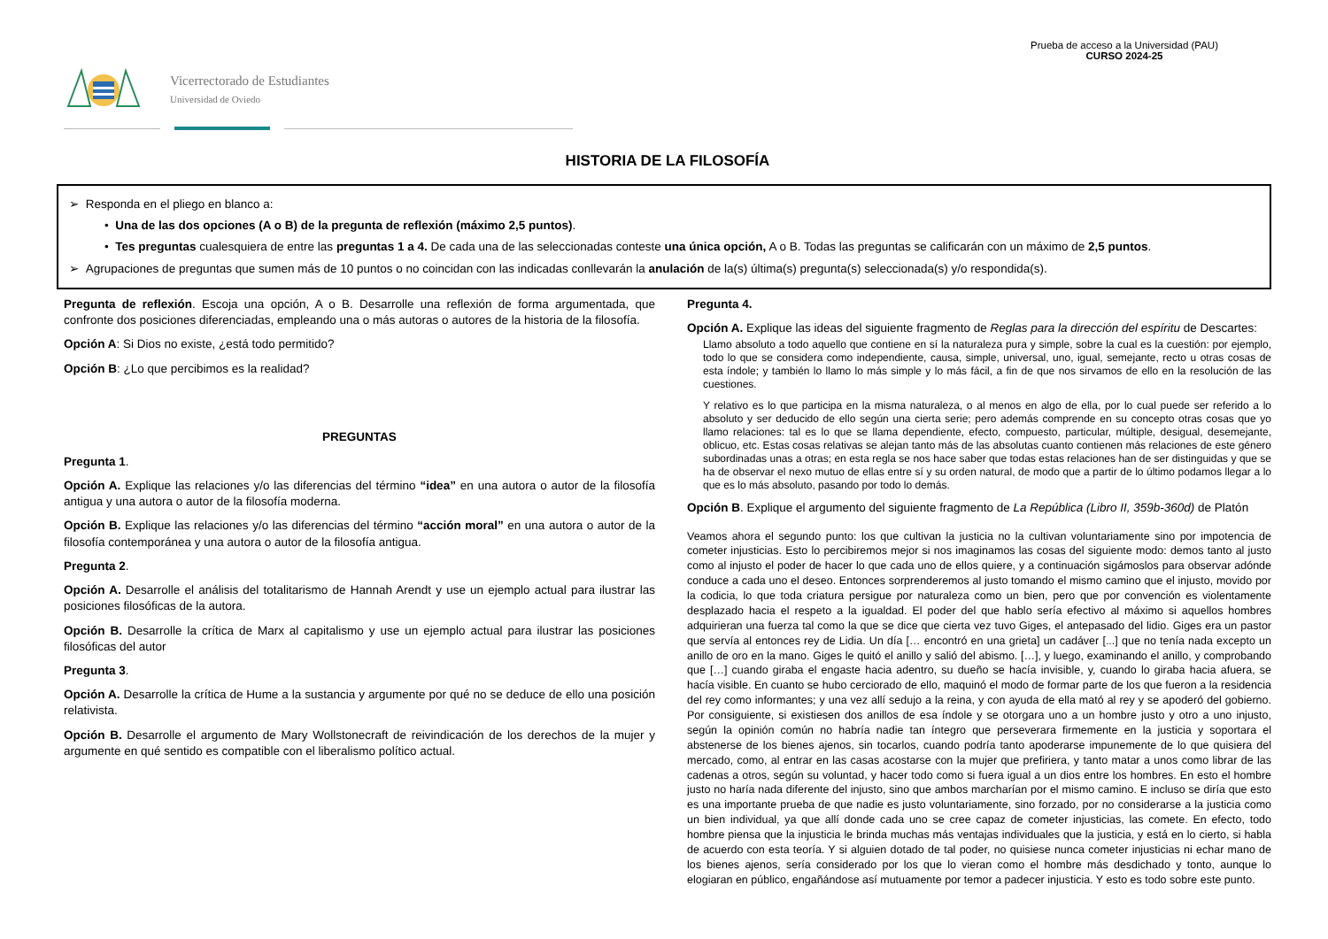Vicerrectorado de Estudiantes
Universidad de Oviedo
Prueba de acceso a la Universidad (PAU)
CURSO 2024-25
HISTORIA DE LA FILOSOFÍA
➢ Responda en el pliego en blanco a:
• Una de las dos opciones (A o B) de la pregunta de reflexión (máximo 2,5 puntos).
• Tes preguntas cualesquiera de entre las preguntas 1 a 4. De cada una de las seleccionadas conteste una única opción, A o B. Todas las preguntas se calificarán con un máximo de 2,5 puntos.
➢ Agrupaciones de preguntas que sumen más de 10 puntos o no coincidan con las indicadas conllevarán la anulación de la(s) última(s) pregunta(s) seleccionada(s) y/o respondida(s).
Pregunta de reflexión. Escoja una opción, A o B. Desarrolle una reflexión de forma argumentada, que confronte dos posiciones diferenciadas, empleando una o más autoras o autores de la historia de la filosofía.
Opción A: Si Dios no existe, ¿está todo permitido?
Opción B: ¿Lo que percibimos es la realidad?
PREGUNTAS
Pregunta 1.
Opción A. Explique las relaciones y/o las diferencias del término “idea” en una autora o autor de la filosofía antigua y una autora o autor de la filosofía moderna.
Opción B. Explique las relaciones y/o las diferencias del término “acción moral” en una autora o autor de la filosofía contemporánea y una autora o autor de la filosofía antigua.
Pregunta 2.
Opción A. Desarrolle el análisis del totalitarismo de Hannah Arendt y use un ejemplo actual para ilustrar las posiciones filosóficas de la autora.
Opción B. Desarrolle la crítica de Marx al capitalismo y use un ejemplo actual para ilustrar las posiciones filosóficas del autor
Pregunta 3.
Opción A. Desarrolle la crítica de Hume a la sustancia y argumente por qué no se deduce de ello una posición relativista.
Opción B. Desarrolle el argumento de Mary Wollstonecraft de reivindicación de los derechos de la mujer y argumente en qué sentido es compatible con el liberalismo político actual.
Pregunta 4.
Opción A. Explique las ideas del siguiente fragmento de Reglas para la dirección del espíritu de Descartes:
Llamo absoluto a todo aquello que contiene en sí la naturaleza pura y simple, sobre la cual es la cuestión: por ejemplo, todo lo que se considera como independiente, causa, simple, universal, uno, igual, semejante, recto u otras cosas de esta índole; y también lo llamo lo más simple y lo más fácil, a fin de que nos sirvamos de ello en la resolución de las cuestiones.
Y relativo es lo que participa en la misma naturaleza, o al menos en algo de ella, por lo cual puede ser referido a lo absoluto y ser deducido de ello según una cierta serie; pero además comprende en su concepto otras cosas que yo llamo relaciones: tal es lo que se llama dependiente, efecto, compuesto, particular, múltiple, desigual, desemejante, oblicuo, etc. Estas cosas relativas se alejan tanto más de las absolutas cuanto contienen más relaciones de este género subordinadas unas a otras; en esta regla se nos hace saber que todas estas relaciones han de ser distinguidas y que se ha de observar el nexo mutuo de ellas entre sí y su orden natural, de modo que a partir de lo último podamos llegar a lo que es lo más absoluto, pasando por todo lo demás.
Opción B. Explique el argumento del siguiente fragmento de La República (Libro II, 359b-360d) de Platón
Veamos ahora el segundo punto: los que cultivan la justicia no la cultivan voluntariamente sino por impotencia de cometer injusticias. Esto lo percibiremos mejor si nos imaginamos las cosas del siguiente modo: demos tanto al justo como al injusto el poder de hacer lo que cada uno de ellos quiere, y a continuación sigámoslos para observar adónde conduce a cada uno el deseo. Entonces sorprenderemos al justo tomando el mismo camino que el injusto, movido por la codicia, lo que toda criatura persigue por naturaleza como un bien, pero que por convención es violentamente desplazado hacia el respeto a la igualdad. El poder del que hablo sería efectivo al máximo si aquellos hombres adquirieran una fuerza tal como la que se dice que cierta vez tuvo Giges, el antepasado del lidio. Giges era un pastor que servía al entonces rey de Lidia. Un día [… encontró en una grieta] un cadáver [...] que no tenía nada excepto un anillo de oro en la mano. Giges le quitó el anillo y salió del abismo. […], y luego, examinando el anillo, y comprobando que […] cuando giraba el engaste hacia adentro, su dueño se hacía invisible, y, cuando lo giraba hacia afuera, se hacía visible. En cuanto se hubo cerciorado de ello, maquinó el modo de formar parte de los que fueron a la residencia del rey como informantes; y una vez allí sedujo a la reina, y con ayuda de ella mató al rey y se apoderó del gobierno. Por consiguiente, si existiesen dos anillos de esa índole y se otorgara uno a un hombre justo y otro a uno injusto, según la opinión común no habría nadie tan íntegro que perseverara firmemente en la justicia y soportara el abstenerse de los bienes ajenos, sin tocarlos, cuando podría tanto apoderarse impunemente de lo que quisiera del mercado, como, al entrar en las casas acostarse con la mujer que prefiriera, y tanto matar a unos como librar de las cadenas a otros, según su voluntad, y hacer todo como si fuera igual a un dios entre los hombres. En esto el hombre justo no haría nada diferente del injusto, sino que ambos marcharían por el mismo camino. E incluso se diría que esto es una importante prueba de que nadie es justo voluntariamente, sino forzado, por no considerarse a la justicia como un bien individual, ya que allí donde cada uno se cree capaz de cometer injusticias, las comete. En efecto, todo hombre piensa que la injusticia le brinda muchas más ventajas individuales que la justicia, y está en lo cierto, si habla de acuerdo con esta teoría. Y si alguien dotado de tal poder, no quisiese nunca cometer injusticias ni echar mano de los bienes ajenos, sería considerado por los que lo vieran como el hombre más desdichado y tonto, aunque lo elogiaran en público, engañándose así mutuamente por temor a padecer injusticia. Y esto es todo sobre este punto.